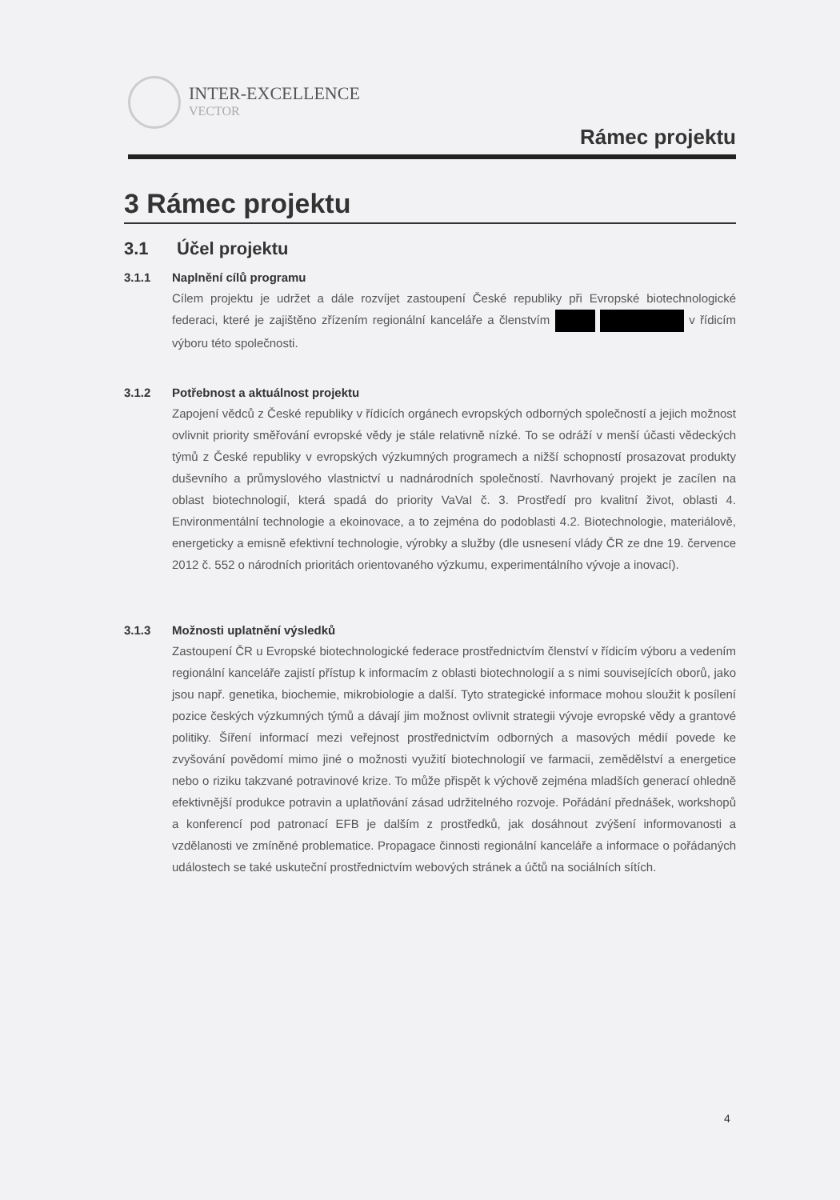INTER-EXCELLENCE
VECTOR
Rámec projektu
3 Rámec projektu
3.1 Účel projektu
3.1.1 Naplnění cílů programu
Cílem projektu je udržet a dále rozvíjet zastoupení České republiky při Evropské biotechnologické federaci, které je zajištěno zřízením regionální kanceláře a členstvím v řídicím výboru této společnosti.
3.1.2 Potřebnost a aktuálnost projektu
Zapojení vědců z České republiky v řídicích orgánech evropských odborných společností a jejich možnost ovlivnit priority směřování evropské vědy je stále relativně nízké. To se odráží v menší účasti vědeckých týmů z České republiky v evropských výzkumných programech a nižší schopností prosazovat produkty duševního a průmyslového vlastnictví u nadnárodních společností. Navrhovaný projekt je zacílen na oblast biotechnologií, která spadá do priority VaVaI č. 3. Prostředí pro kvalitní život, oblasti 4. Environmentální technologie a ekoinovace, a to zejména do podoblasti 4.2. Biotechnologie, materiálově, energeticky a emisně efektivní technologie, výrobky a služby (dle usnesení vlády ČR ze dne 19. července 2012 č. 552 o národních prioritách orientovaného výzkumu, experimentálního vývoje a inovací).
3.1.3 Možnosti uplatnění výsledků
Zastoupení ČR u Evropské biotechnologické federace prostřednictvím členství v řídicím výboru a vedením regionální kanceláře zajistí přístup k informacím z oblasti biotechnologií a s nimi souvisejících oborů, jako jsou např. genetika, biochemie, mikrobiologie a další. Tyto strategické informace mohou sloužit k posílení pozice českých výzkumných týmů a dávají jim možnost ovlivnit strategii vývoje evropské vědy a grantové politiky. Šíření informací mezi veřejnost prostřednictvím odborných a masových médií povede ke zvyšování povědomí mimo jiné o možnosti využití biotechnologií ve farmacii, zemědělství a energetice nebo o riziku takzvané potravinové krize. To může přispět k výchově zejména mladších generací ohledně efektivnější produkce potravin a uplatňování zásad udržitelného rozvoje. Pořádání přednášek, workshopů a konferencí pod patronací EFB je dalším z prostředků, jak dosáhnout zvýšení informovanosti a vzdělanosti ve zmíněné problematice. Propagace činnosti regionální kanceláře a informace o pořádaných událostech se také uskuteční prostřednictvím webových stránek a účtů na sociálních sítích.
4